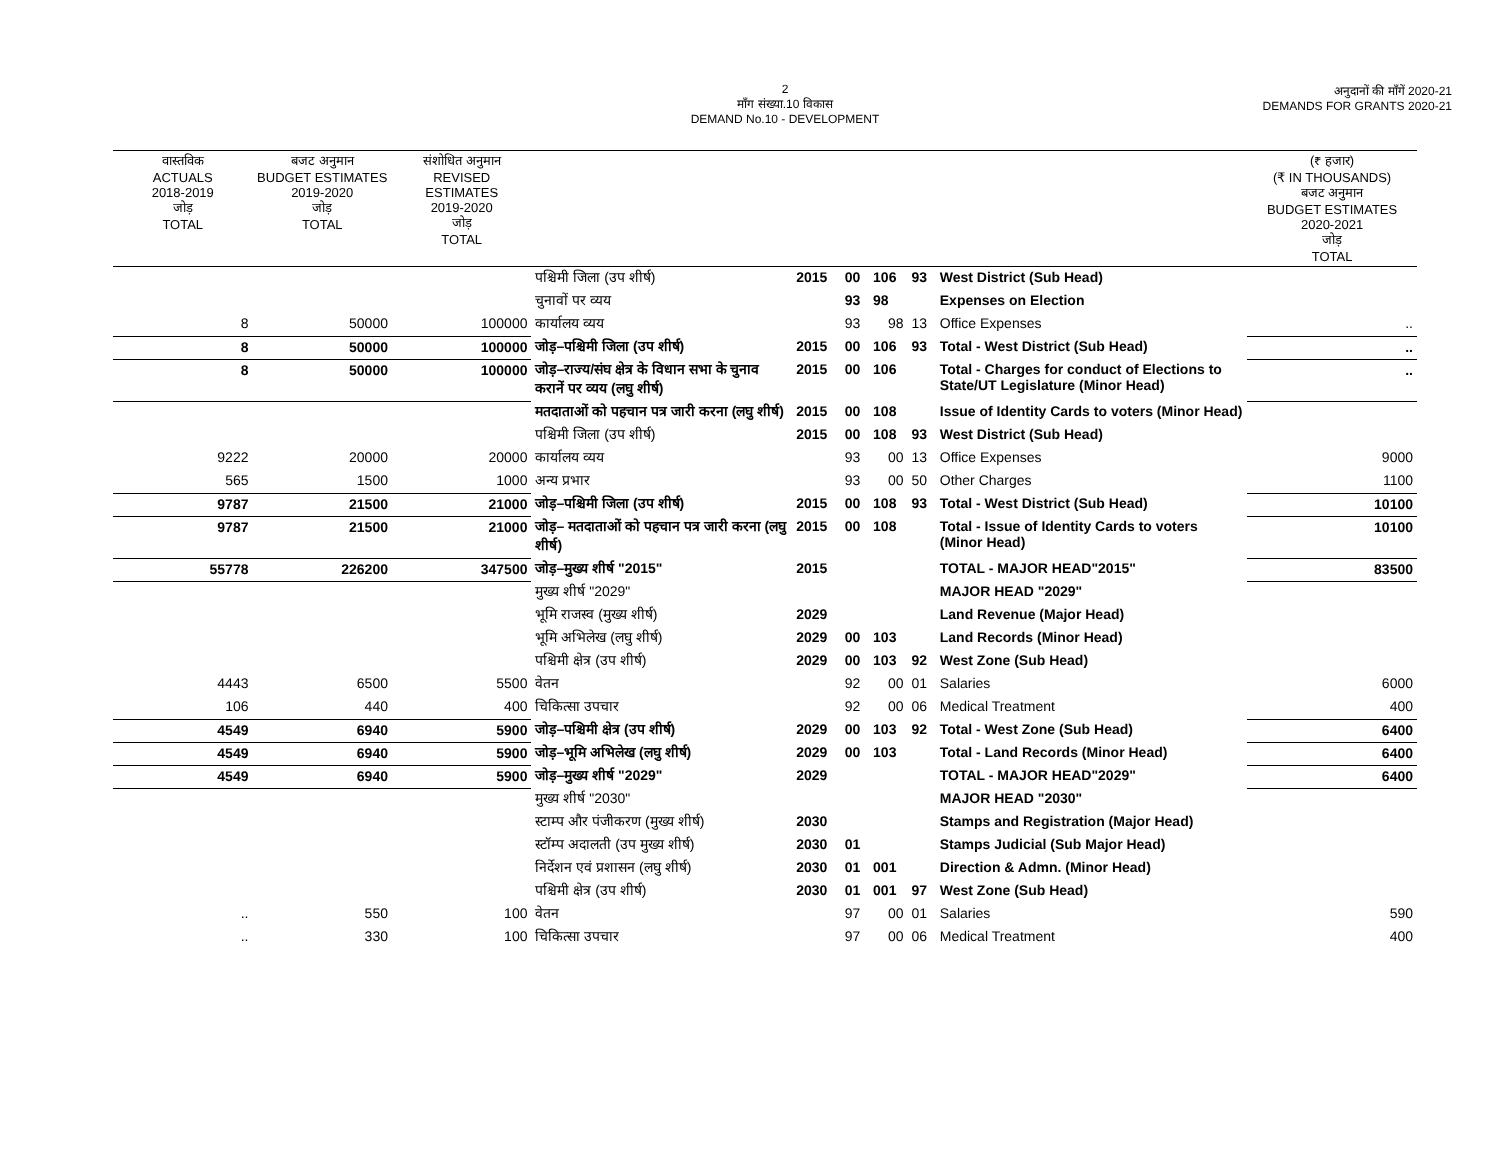2
माँग संख्या.10 विकास
DEMAND No.10 - DEVELOPMENT
अनुदानों की माँगें 2020-21
DEMANDS FOR GRANTS 2020-21
| वास्तविक ACTUALS 2018-2019 जोड़ TOTAL | बजट अनुमान BUDGET ESTIMATES 2019-2020 जोड़ TOTAL | संशोधित अनुमान REVISED ESTIMATES 2019-2020 जोड़ TOTAL | | | | | | | (₹ हजार) (₹ IN THOUSANDS) बजट अनुमान BUDGET ESTIMATES 2020-2021 जोड़ TOTAL |
| --- | --- | --- | --- | --- | --- | --- | --- | --- | --- |
| | | | पश्चिमी जिला (उप शीर्ष) | 2015 | 00 | 106 | 93 | West District (Sub Head) | |
| | | | चुनावों पर व्यय | | 93 | 98 | | Expenses on Election | |
| 8 | 50000 | 100000 | कार्यालय व्यय | | 93 | 98 | 13 | Office Expenses | .. |
| 8 | 50000 | 100000 | जोड़–पश्चिमी जिला (उप शीर्ष) | 2015 | 00 | 106 | 93 | Total - West District (Sub Head) | .. |
| 8 | 50000 | 100000 | जोड़–राज्य/संघ क्षेत्र के विधान सभा के चुनाव करानें पर व्यय (लघु शीर्ष) | 2015 | 00 | 106 | | Total - Charges for conduct of Elections to State/UT Legislature (Minor Head) | .. |
| | | | मतदाताओं को पहचान पत्र जारी करना (लघु शीर्ष) | 2015 | 00 | 108 | | Issue of Identity Cards to voters (Minor Head) | |
| | | | पश्चिमी जिला (उप शीर्ष) | 2015 | 00 | 108 | 93 | West District (Sub Head) | |
| 9222 | 20000 | 20000 | कार्यालय व्यय | | 93 | 00 | 13 | Office Expenses | 9000 |
| 565 | 1500 | 1000 | अन्य प्रभार | | 93 | 00 | 50 | Other Charges | 1100 |
| 9787 | 21500 | 21000 | जोड़–पश्चिमी जिला (उप शीर्ष) | 2015 | 00 | 108 | 93 | Total - West District (Sub Head) | 10100 |
| 9787 | 21500 | 21000 | जोड़– मतदाताओं को पहचान पत्र जारी करना (लघु शीर्ष) | 2015 | 00 | 108 | | Total - Issue of Identity Cards to voters (Minor Head) | 10100 |
| 55778 | 226200 | 347500 | जोड़–मुख्य शीर्ष "2015" | 2015 | | | | TOTAL - MAJOR HEAD"2015" | 83500 |
| | | | मुख्य शीर्ष "2029" | | | | | MAJOR HEAD "2029" | |
| | | | भूमि राजस्व (मुख्य शीर्ष) | 2029 | | | | Land Revenue (Major Head) | |
| | | | भूमि अभिलेख (लघु शीर्ष) | 2029 | 00 | 103 | | Land Records (Minor Head) | |
| | | | पश्चिमी क्षेत्र (उप शीर्ष) | 2029 | 00 | 103 | 92 | West Zone (Sub Head) | |
| 4443 | 6500 | 5500 | वेतन | | 92 | 00 | 01 | Salaries | 6000 |
| 106 | 440 | 400 | चिकित्सा उपचार | | 92 | 00 | 06 | Medical Treatment | 400 |
| 4549 | 6940 | 5900 | जोड़–पश्चिमी क्षेत्र (उप शीर्ष) | 2029 | 00 | 103 | 92 | Total - West Zone (Sub Head) | 6400 |
| 4549 | 6940 | 5900 | जोड़–भूमि अभिलेख (लघु शीर्ष) | 2029 | 00 | 103 | | Total - Land Records (Minor Head) | 6400 |
| 4549 | 6940 | 5900 | जोड़–मुख्य शीर्ष "2029" | 2029 | | | | TOTAL - MAJOR HEAD"2029" | 6400 |
| | | | मुख्य शीर्ष "2030" | | | | | MAJOR HEAD "2030" | |
| | | | स्टाम्प और पंजीकरण (मुख्य शीर्ष) | 2030 | | | | Stamps and Registration (Major Head) | |
| | | | स्टॉम्प अदालती (उप मुख्य शीर्ष) | 2030 | 01 | | | Stamps Judicial (Sub Major Head) | |
| | | | निर्देशन एवं प्रशासन (लघु शीर्ष) | 2030 | 01 | 001 | | Direction & Admn. (Minor Head) | |
| | | | पश्चिमी क्षेत्र (उप शीर्ष) | 2030 | 01 | 001 | 97 | West Zone (Sub Head) | |
| .. | 550 | 100 | वेतन | | 97 | 00 | 01 | Salaries | 590 |
| .. | 330 | 100 | चिकित्सा उपचार | | 97 | 00 | 06 | Medical Treatment | 400 |